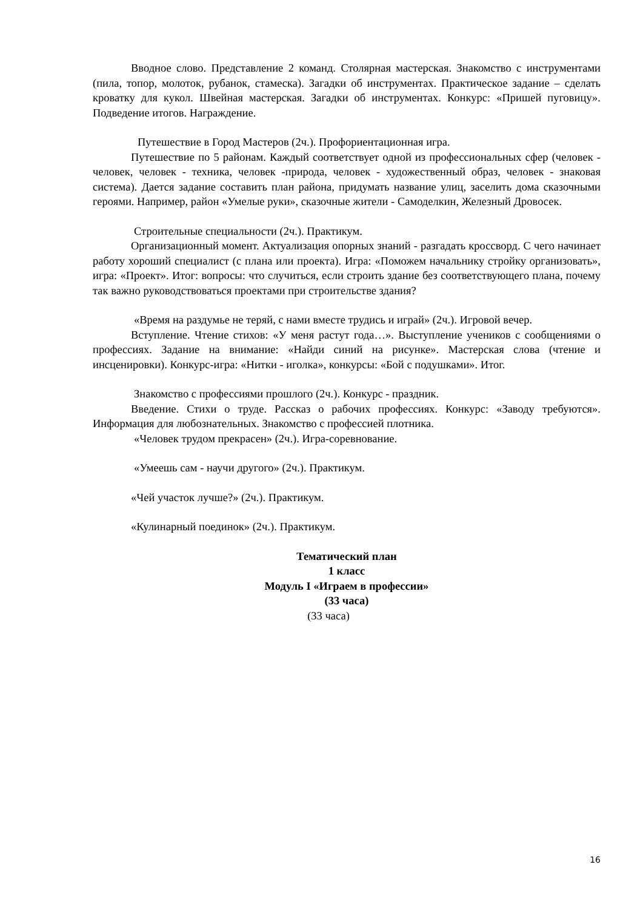Вводное слово. Представление 2 команд. Столярная мастерская. Знакомство с инструментами (пила, топор, молоток, рубанок, стамеска). Загадки об инструментах. Практическое задание – сделать кроватку для кукол. Швейная мастерская. Загадки об инструментах. Конкурс: «Пришей пуговицу». Подведение итогов. Награждение.
Путешествие в Город Мастеров (2ч.). Профориентационная игра.
Путешествие по 5 районам. Каждый соответствует одной из профессиональных сфер (человек - человек, человек - техника, человек -природа, человек - художественный образ, человек - знаковая система). Дается задание составить план района, придумать название улиц, заселить дома сказочными героями. Например, район «Умелые руки», сказочные жители - Самоделкин, Железный Дровосек.
Строительные специальности (2ч.). Практикум.
Организационный момент. Актуализация опорных знаний - разгадать кроссворд. С чего начинает работу хороший специалист (с плана или проекта). Игра: «Поможем начальнику стройку организовать», игра: «Проект». Итог: вопросы: что случиться, если строить здание без соответствующего плана, почему так важно руководствоваться проектами при строительстве здания?
«Время на раздумье не теряй, с нами вместе трудись и играй» (2ч.). Игровой вечер.
Вступление. Чтение стихов: «У меня растут года…». Выступление учеников с сообщениями о профессиях. Задание на внимание: «Найди синий на рисунке». Мастерская слова (чтение и инсценировки). Конкурс-игра: «Нитки - иголка», конкурсы: «Бой с подушками». Итог.
Знакомство с профессиями прошлого (2ч.). Конкурс - праздник.
Введение. Стихи о труде. Рассказ о рабочих профессиях. Конкурс: «Заводу требуются». Информация для любознательных. Знакомство с профессией плотника.
«Человек трудом прекрасен» (2ч.). Игра-соревнование.
«Умеешь сам - научи другого» (2ч.). Практикум.
«Чей участок лучше?» (2ч.). Практикум.
«Кулинарный поединок» (2ч.). Практикум.
Тематический план
1 класс
Модуль I «Играем в профессии»
(33 часа)
(33 часа)
16